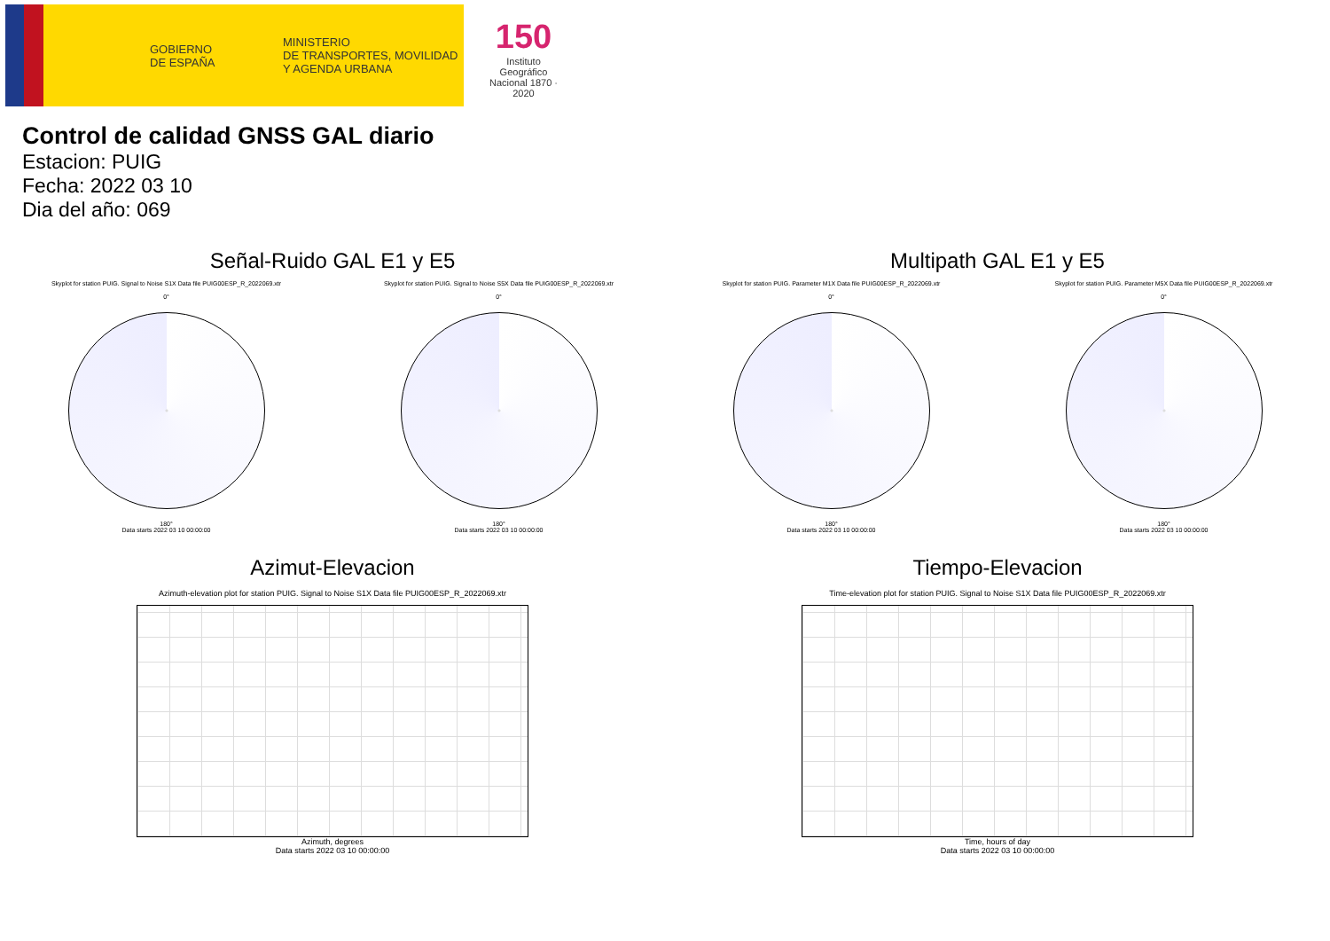GOBIERNO
DE ESPAÑA MINISTERIO
DE TRANSPORTES, MOVILIDAD
Y AGENDA URBANA
150
Instituto Geográfico
Nacional 1870 · 2020
Control de calidad GNSS GAL diario
Estacion: PUIG
Fecha: 2022 03 10
Dia del año: 069
Señal-Ruido GAL E1 y E5
Skyplot for station PUIG. Signal to Noise S1X Data file PUIG00ESP_R_2022069.xtr Skyplot for station PUIG. Signal to Noise S5X Data file PUIG00ESP_R_2022069.xtr
0°
180°
Data starts 2022 03 10 00:00:00
0°
180°
Data starts 2022 03 10 00:00:00
Multipath GAL E1 y E5
Skyplot for station PUIG. Parameter M1X Data file PUIG00ESP_R_2022069.xtr Skyplot for station PUIG. Parameter M5X Data file PUIG00ESP_R_2022069.xtr
0°
180°
Data starts 2022 03 10 00:00:00
0°
180°
Data starts 2022 03 10 00:00:00
Azimut-Elevacion
Azimuth-elevation plot for station PUIG. Signal to Noise S1X Data file PUIG00ESP_R_2022069.xtr
Azimuth, degrees
Data starts 2022 03 10 00:00:00
Tiempo-Elevacion
Time-elevation plot for station PUIG. Signal to Noise S1X Data file PUIG00ESP_R_2022069.xtr
Time, hours of day
Data starts 2022 03 10 00:00:00